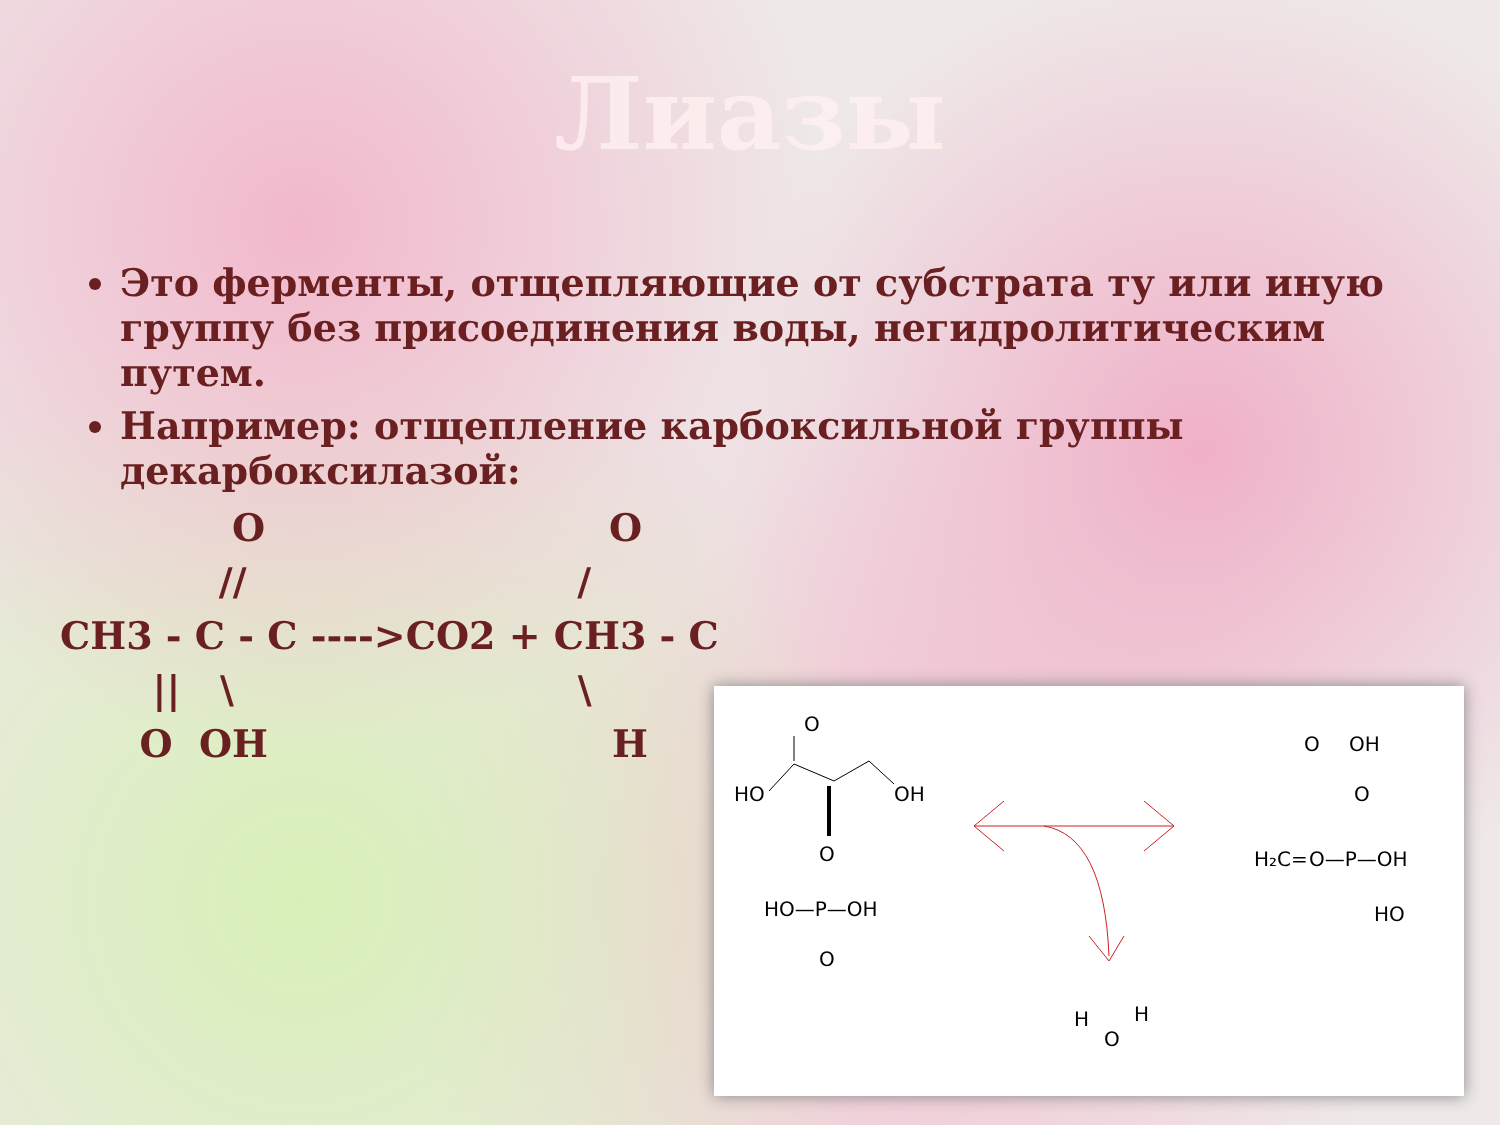Лиазы
Это ферменты, отщепляющие от субстрата ту или иную группу без присоединения воды, негидролитическим путем.
Например: отщепление карбоксильной группы декарбоксилазой:
             O                          O
            //                         /
CH3 - C - C ---->CO2 + CH3 - C
       ||   \                          \
      O  OH                          H
O
HO
OH
O
HO—P—OH
O
H
O
H
O
OH
O
H₂C=
O—P—OH
HO